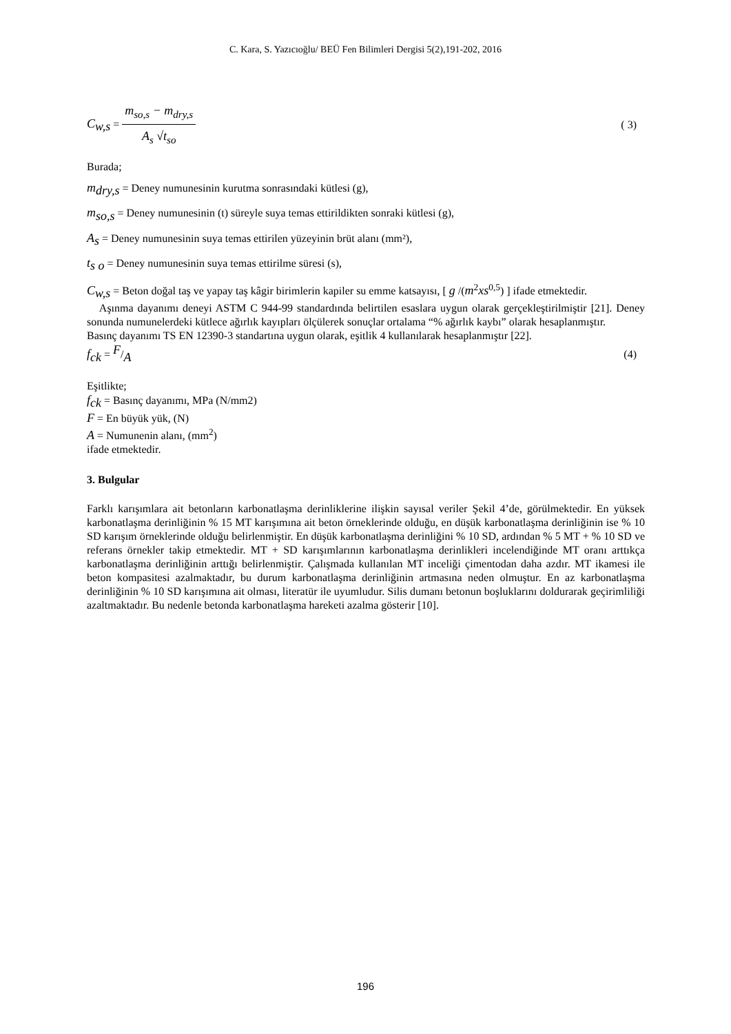C. Kara, S. Yazıcıoğlu/ BEÜ Fen Bilimleri Dergisi 5(2),191-202, 2016
C<sub>w,s</sub> = m<sub>so,s</sub> − m<sub>dry,s</sub> A<sub>s</sub> √t<sub>so</sub> ( 3)
Burada;
m<sub>dry,s</sub> = Deney numunesinin kurutma sonrasındaki kütlesi (g),
m<sub>so,s</sub> = Deney numunesinin (t) süreyle suya temas ettirildikten sonraki kütlesi (g),
A<sub>s</sub> = Deney numunesinin suya temas ettirilen yüzeyinin brüt alanı (mm²),
t<sub>s o</sub> = Deney numunesinin suya temas ettirilme süresi (s),
C<sub>w,s</sub> = Beton doğal taş ve yapay taş kâgir birimlerin kapiler su emme katsayısı, [ g /(m<sup>2</sup>xs<sup>0,5</sup>) ] ifade etmektedir.
Aşınma dayanımı deneyi ASTM C 944-99 standardında belirtilen esaslara uygun olarak gerçekleştirilmiştir [21]. Deney sonunda numunelerdeki kütlece ağırlık kayıpları ölçülerek sonuçlar ortalama “% ağırlık kaybı” olarak hesaplanmıştır.
Basınç dayanımı TS EN 12390-3 standartına uygun olarak, eşitlik 4 kullanılarak hesaplanmıştır [22].
f<sub>ck</sub> = F/A (4)
Eşitlikte;
f<sub>ck</sub> = Basınç dayanımı, MPa (N/mm2)
F = En büyük yük, (N)
A = Numunenin alanı, (mm<sup>2</sup>)
ifade etmektedir.
3. Bulgular
Farklı karışımlara ait betonların karbonatlaşma derinliklerine ilişkin sayısal veriler Şekil 4’de, görülmektedir. En yüksek karbonatlaşma derinliğinin % 15 MT karışımına ait beton örneklerinde olduğu, en düşük karbonatlaşma derinliğinin ise % 10 SD karışım örneklerinde olduğu belirlenmiştir. En düşük karbonatlaşma derinliğini % 10 SD, ardından % 5 MT + % 10 SD ve referans örnekler takip etmektedir. MT + SD karışımlarının karbonatlaşma derinlikleri incelendiğinde MT oranı arttıkça karbonatlaşma derinliğinin arttığı belirlenmiştir. Çalışmada kullanılan MT inceliği çimentodan daha azdır. MT ikamesi ile beton kompasitesi azalmaktadır, bu durum karbonatlaşma derinliğinin artmasına neden olmuştur. En az karbonatlaşma derinliğinin % 10 SD karışımına ait olması, literatür ile uyumludur. Silis dumanı betonun boşluklarını doldurarak geçirimliliği azaltmaktadır. Bu nedenle betonda karbonatlaşma hareketi azalma gösterir [10].
196